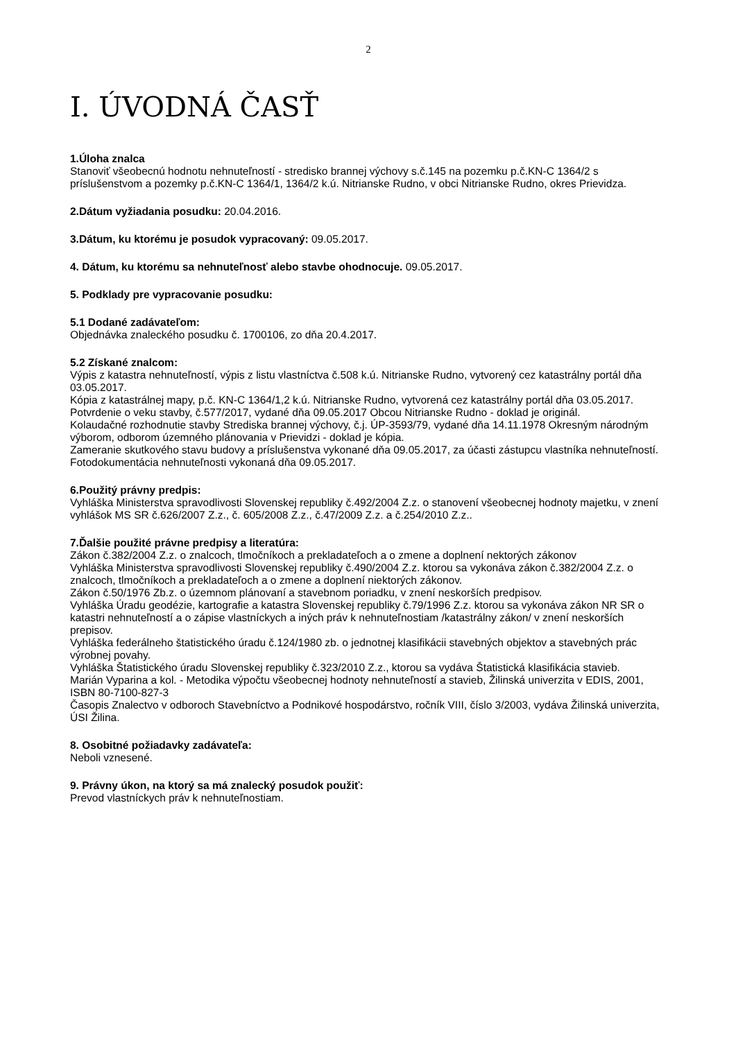2
I. ÚVODNÁ ČASŤ
1.Úloha znalca
Stanoviť všeobecnú hodnotu nehnuteľností - stredisko brannej výchovy s.č.145 na pozemku p.č.KN-C 1364/2 s príslušenstvom a pozemky p.č.KN-C 1364/1, 1364/2 k.ú. Nitrianske Rudno, v obci Nitrianske Rudno, okres Prievidza.
2.Dátum vyžiadania posudku: 20.04.2016.
3.Dátum, ku ktorému je posudok vypracovaný: 09.05.2017.
4. Dátum, ku ktorému sa nehnuteľnosť alebo stavbe ohodnocuje. 09.05.2017.
5. Podklady pre vypracovanie posudku:
5.1 Dodané zadávateľom:
Objednávka znaleckého posudku č. 1700106, zo dňa 20.4.2017.
5.2 Získané znalcom:
Výpis z katastra nehnuteľností, výpis z listu vlastníctva č.508 k.ú. Nitrianske Rudno, vytvorený cez katastrálny portál dňa 03.05.2017.
Kópia z katastrálnej mapy, p.č. KN-C 1364/1,2 k.ú. Nitrianske Rudno, vytvorená cez katastrálny portál dňa 03.05.2017.
Potvrdenie o veku stavby, č.577/2017, vydané dňa 09.05.2017 Obcou Nitrianske Rudno - doklad je originál.
Kolaudačné rozhodnutie stavby Strediska brannej výchovy, č.j. ÚP-3593/79, vydané dňa 14.11.1978 Okresným národným výborom, odborom územného plánovania v Prievidzi - doklad je kópia.
Zameranie skutkového stavu budovy a príslušenstva vykonané dňa 09.05.2017, za účasti zástupcu vlastníka nehnuteľností.
Fotodokumentácia nehnuteľnosti vykonaná dňa 09.05.2017.
6.Použitý právny predpis:
Vyhláška Ministerstva spravodlivosti Slovenskej republiky č.492/2004 Z.z. o stanovení všeobecnej hodnoty majetku, v znení vyhlášok MS SR č.626/2007 Z.z., č. 605/2008 Z.z., č.47/2009 Z.z. a č.254/2010 Z.z..
7.Ďalšie použité právne predpisy a literatúra:
Zákon č.382/2004 Z.z. o znalcoch, tlmočníkoch a prekladateľoch a o zmene a doplnení nektorých zákonov
Vyhláška Ministerstva spravodlivosti Slovenskej republiky č.490/2004 Z.z. ktorou sa vykonáva zákon č.382/2004 Z.z. o znalcoch, tlmočníkoch a prekladateľoch a o zmene a doplnení niektorých zákonov.
Zákon č.50/1976 Zb.z. o územnom plánovaní a stavebnom poriadku, v znení neskorších predpisov.
Vyhláška Úradu geodézie, kartografie a katastra Slovenskej republiky č.79/1996 Z.z. ktorou sa vykonáva zákon NR SR o katastri nehnuteľností a o zápise vlastníckych a iných práv k nehnuteľnostiam /katastrálny zákon/ v znení neskorších prepisov.
Vyhláška federálneho štatistického úradu č.124/1980 zb. o jednotnej klasifikácii stavebných objektov a stavebných prác výrobnej povahy.
Vyhláška Štatistického úradu Slovenskej republiky č.323/2010 Z.z., ktorou sa vydáva Štatistická klasifikácia stavieb.
Marián Vyparina a kol. - Metodika výpočtu všeobecnej hodnoty nehnuteľností a stavieb, Žilinská univerzita v EDIS, 2001, ISBN 80-7100-827-3
Časopis Znalectvo v odboroch Stavebníctvo a Podnikové hospodárstvo, ročník VIII, číslo 3/2003, vydáva Žilinská univerzita, ÚSI Žilina.
8. Osobitné požiadavky zadávateľa:
Neboli vznesené.
9. Právny úkon, na ktorý sa má znalecký posudok použiť:
Prevod vlastníckych práv k nehnuteľnostiam.